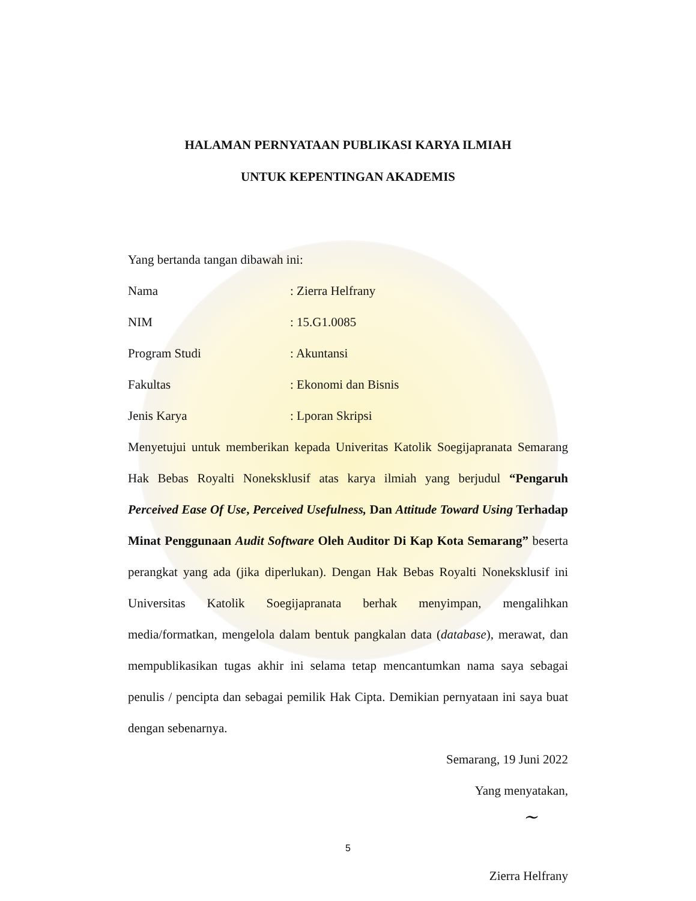HALAMAN PERNYATAAN PUBLIKASI KARYA ILMIAH
UNTUK KEPENTINGAN AKADEMIS
Yang bertanda tangan dibawah ini:
Nama : Zierra Helfrany
NIM : 15.G1.0085
Program Studi : Akuntansi
Fakultas : Ekonomi dan Bisnis
Jenis Karya : Lporan Skripsi
Menyetujui untuk memberikan kepada Univeritas Katolik Soegijapranata Semarang Hak Bebas Royalti Noneksklusif atas karya ilmiah yang berjudul “Pengaruh Perceived Ease Of Use, Perceived Usefulness, Dan Attitude Toward Using Terhadap Minat Penggunaan Audit Software Oleh Auditor Di Kap Kota Semarang” beserta perangkat yang ada (jika diperlukan). Dengan Hak Bebas Royalti Noneksklusif ini Universitas Katolik Soegijapranata berhak menyimpan, mengalihkan media/formatkan, mengelola dalam bentuk pangkalan data (database), merawat, dan mempublikasikan tugas akhir ini selama tetap mencantumkan nama saya sebagai penulis / pencipta dan sebagai pemilik Hak Cipta. Demikian pernyataan ini saya buat dengan sebenarnya.
Semarang, 19 Juni 2022
Yang menyatakan,
~
Zierra Helfrany
5